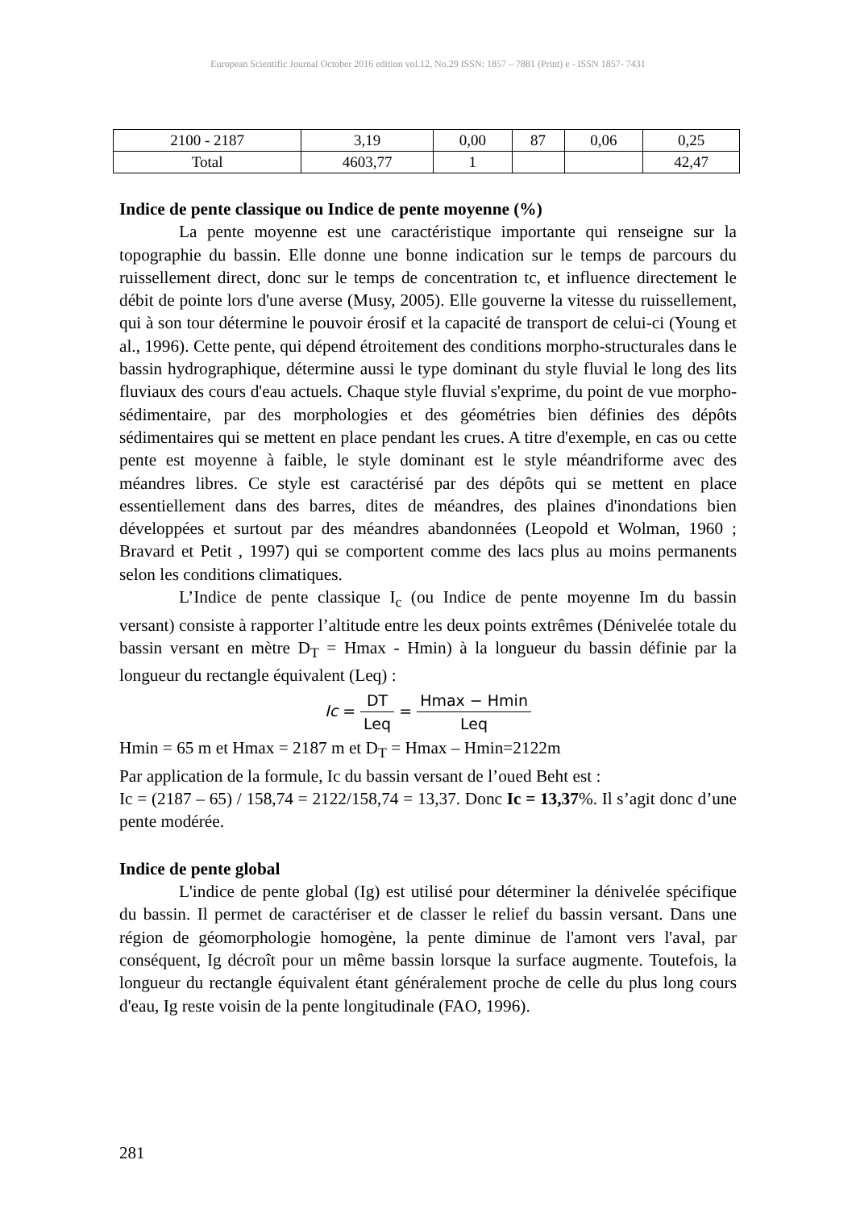European Scientific Journal October 2016 edition vol.12, No.29 ISSN: 1857 – 7881 (Print) e - ISSN 1857- 7431
| 2100 - 2187 | 3,19 | 0,00 | 87 | 0,06 | 0,25 |
| Total | 4603,77 | 1 | | | 42,47 |
Indice de pente classique ou Indice de pente moyenne (%)
La pente moyenne est une caractéristique importante qui renseigne sur la topographie du bassin. Elle donne une bonne indication sur le temps de parcours du ruissellement direct, donc sur le temps de concentration tc, et influence directement le débit de pointe lors d'une averse (Musy, 2005). Elle gouverne la vitesse du ruissellement, qui à son tour détermine le pouvoir érosif et la capacité de transport de celui-ci (Young et al., 1996). Cette pente, qui dépend étroitement des conditions morpho-structurales dans le bassin hydrographique, détermine aussi le type dominant du style fluvial le long des lits fluviaux des cours d'eau actuels. Chaque style fluvial s'exprime, du point de vue morpho-sédimentaire, par des morphologies et des géométries bien définies des dépôts sédimentaires qui se mettent en place pendant les crues. A titre d'exemple, en cas ou cette pente est moyenne à faible, le style dominant est le style méandriforme avec des méandres libres. Ce style est caractérisé par des dépôts qui se mettent en place essentiellement dans des barres, dites de méandres, des plaines d'inondations bien développées et surtout par des méandres abandonnées (Leopold et Wolman, 1960 ; Bravard et Petit , 1997) qui se comportent comme des lacs plus au moins permanents selon les conditions climatiques.
L’Indice de pente classique I<sub>c</sub> (ou Indice de pente moyenne Im du bassin versant) consiste à rapporter l’altitude entre les deux points extrêmes (Dénivelée totale du bassin versant en mètre D<sub>T</sub> = Hmax - Hmin) à la longueur du bassin définie par la longueur du rectangle équivalent (Leq) :
Ic = DT Leq = Hmax − Hmin Leq
Hmin = 65 m et Hmax = 2187 m et D<sub>T</sub> = Hmax – Hmin=2122m
Par application de la formule, Ic du bassin versant de l’oued Beht est :
Ic = (2187 – 65) / 158,74 = 2122/158,74 = 13,37. Donc Ic = 13,37%. Il s’agit donc d’une pente modérée.
Indice de pente global
L'indice de pente global (Ig) est utilisé pour déterminer la dénivelée spécifique du bassin. Il permet de caractériser et de classer le relief du bassin versant. Dans une région de géomorphologie homogène, la pente diminue de l'amont vers l'aval, par conséquent, Ig décroît pour un même bassin lorsque la surface augmente. Toutefois, la longueur du rectangle équivalent étant généralement proche de celle du plus long cours d'eau, Ig reste voisin de la pente longitudinale (FAO, 1996).
281